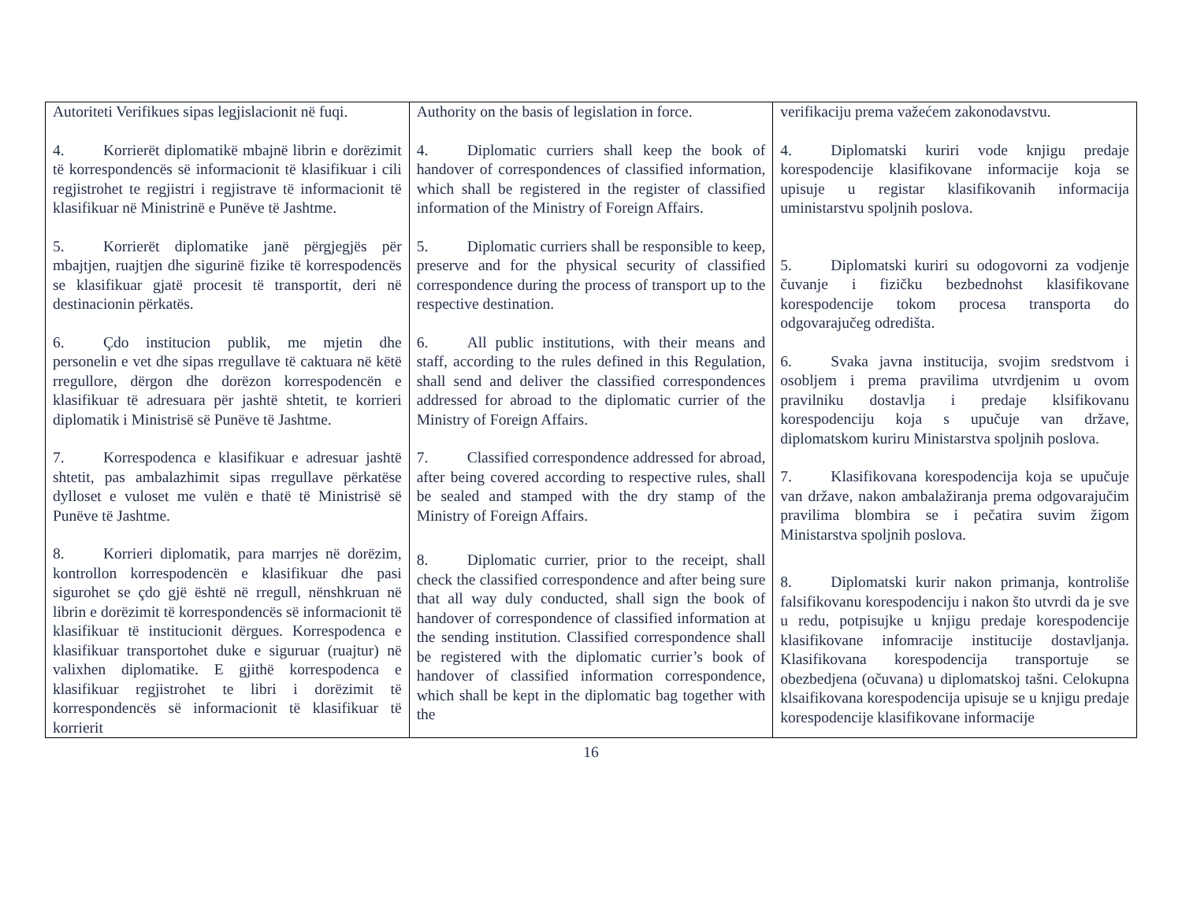| Autoriteti Verifikues sipas legjislacionit në fuqi. 4. Korrierët diplomatikë mbajnë librin e dorëzimit të korrespondencës së informacionit të klasifikuar i cili regjistrohet te regjistri i regjistrave të informacionit të klasifikuar në Ministrinë e Punëve të Jashtme. 5. Korrierët diplomatike janë përgjegjës për mbajtjen, ruajtjen dhe sigurinë fizike të korrespodencës se klasifikuar gjatë procesit të transportit, deri në destinacionin përkatës. 6. Çdo institucion publik, me mjetin dhe personelin e vet dhe sipas rregullave të caktuara në këtë rregullore, dërgon dhe dorëzon korrespodencën e klasifikuar të adresuara për jashtë shtetit, te korrieri diplomatik i Ministrisë së Punëve të Jashtme. 7. Korrespodenca e klasifikuar e adresuar jashtë shtetit, pas ambalazhimit sipas rregullave përkatëse dylloset e vuloset me vulën e thatë të Ministrisë së Punëve të Jashtme. 8. Korrieri diplomatik, para marrjes në dorëzim, kontrollon korrespodencën e klasifikuar dhe pasi sigurohet se çdo gjë është në rregull, nënshkruan në librin e dorëzimit të korrespondencës së informacionit të klasifikuar të institucionit dërgues. Korrespodenca e klasifikuar transportohet duke e siguruar (ruajtur) në valixhen diplomatike. E gjithë korrespodenca e klasifikuar regjistrohet te libri i dorëzimit të korrespondencës së informacionit të klasifikuar të korrierit | Authority on the basis of legislation in force. 4. Diplomatic curriers shall keep the book of handover of correspondences of classified information, which shall be registered in the register of classified information of the Ministry of Foreign Affairs. 5. Diplomatic curriers shall be responsible to keep, preserve and for the physical security of classified correspondence during the process of transport up to the respective destination. 6. All public institutions, with their means and staff, according to the rules defined in this Regulation, shall send and deliver the classified correspondences addressed for abroad to the diplomatic currier of the Ministry of Foreign Affairs. 7. Classified correspondence addressed for abroad, after being covered according to respective rules, shall be sealed and stamped with the dry stamp of the Ministry of Foreign Affairs. 8. Diplomatic currier, prior to the receipt, shall check the classified correspondence and after being sure that all way duly conducted, shall sign the book of handover of correspondence of classified information at the sending institution. Classified correspondence shall be registered with the diplomatic currier’s book of handover of classified information correspondence, which shall be kept in the diplomatic bag together with the | verifikaciju prema važećem zakonodavstvu. 4. Diplomatski kuriri vode knjigu predaje korespodencije klasifikovane informacije koja se upisuje u registar klasifikovanih informacija uministarstvu spoljnih poslova. 5. Diplomatski kuriri su odogovorni za vodjenje čuvanje i fizičku bezbednohst klasifikovane korespodencije tokom procesa transporta do odgovarajučeg odredišta. 6. Svaka javna institucija, svojim sredstvom i osobljem i prema pravilima utvrdjenim u ovom pravilniku dostavlja i predaje klsifikovanu korespodenciju koja s upučuje van države, diplomatskom kuriru Ministarstva spoljnih poslova. 7. Klasifikovana korespodencija koja se upučuje van države, nakon ambalažiranja prema odgovarajučim pravilima blombira se i pečatira suvim žigom Ministarstva spoljnih poslova. 8. Diplomatski kurir nakon primanja, kontroliše falsifikovanu korespodenciju i nakon što utvrdi da je sve u redu, potpisujke u knjigu predaje korespodencije klasifikovane infomracije institucije dostavljanja. Klasifikovana korespodencija transportuje se obezbedjena (očuvana) u diplomatskoj tašni. Celokupna klsaifikovana korespodencija upisuje se u knjigu predaje korespodencije klasifikovane informacije |
16